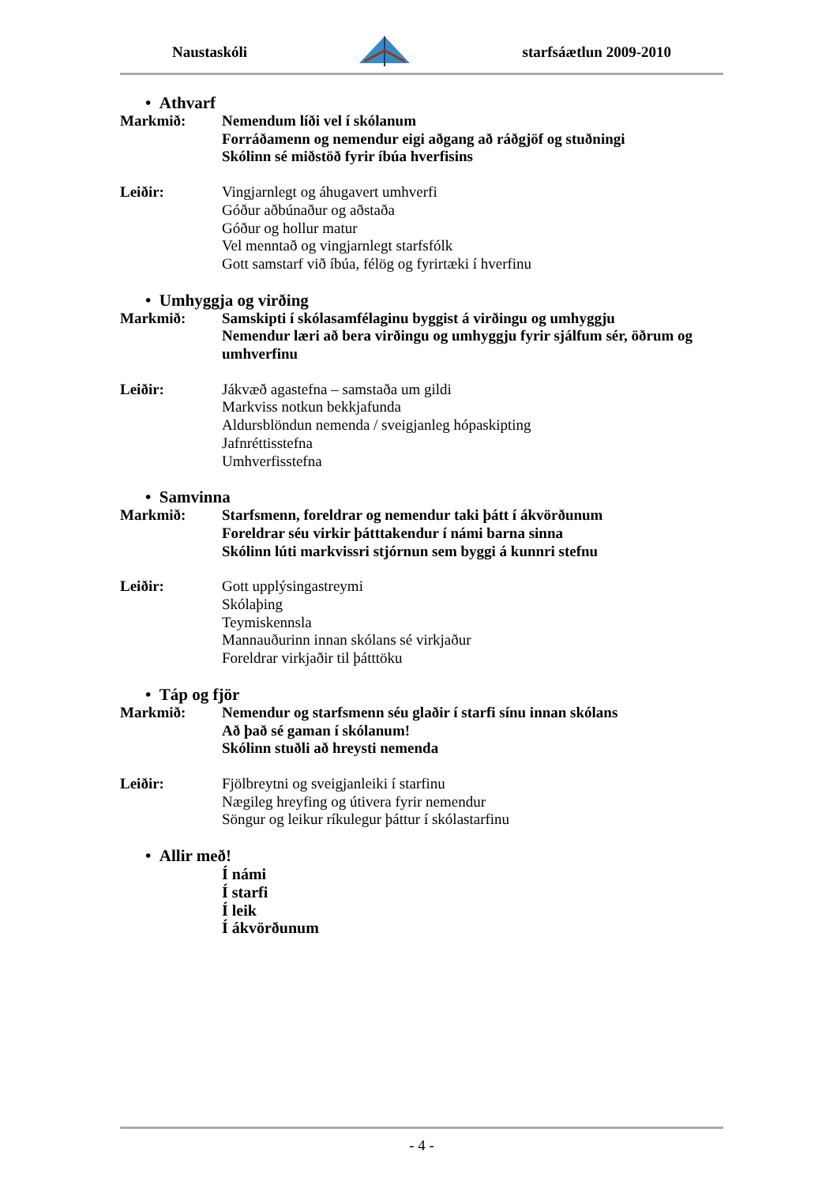Naustaskóli starfsáætlun 2009-2010
• Athvarf
Markmið: Nemendum líði vel í skólanum
Forráðamenn og nemendur eigi aðgang að ráðgjöf og stuðningi
Skólinn sé miðstöð fyrir íbúa hverfisins
Leiðir: Vingjarnlegt og áhugavert umhverfi
Góður aðbúnaður og aðstaða
Góður og hollur matur
Vel menntað og vingjarnlegt starfsfólk
Gott samstarf við íbúa, félög og fyrirtæki í hverfinu
• Umhyggja og virðing
Markmið: Samskipti í skólasamfélaginu byggist á virðingu og umhyggju
Nemendur læri að bera virðingu og umhyggju fyrir sjálfum sér, öðrum og umhverfinu
Leiðir: Jákvæð agastefna – samstaða um gildi
Markviss notkun bekkjafunda
Aldursblöndun nemenda / sveigjanleg hópaskipting
Jafnréttisstefna
Umhverfisstefna
• Samvinna
Markmið: Starfsmenn, foreldrar og nemendur taki þátt í ákvörðunum
Foreldrar séu virkir þátttakendur í námi barna sinna
Skólinn lúti markvissri stjórnun sem byggi á kunnri stefnu
Leiðir: Gott upplýsingastreymi
Skólaþing
Teymiskennsla
Mannauðurinn innan skólans sé virkjaður
Foreldrar virkjaðir til þátttöku
• Táp og fjör
Markmið: Nemendur og starfsmenn séu glaðir í starfi sínu innan skólans
Að það sé gaman í skólanum!
Skólinn stuðli að hreysti nemenda
Leiðir: Fjölbreytni og sveigjanleiki í starfinu
Nægileg hreyfing og útivera fyrir nemendur
Söngur og leikur ríkulegur þáttur í skólastarfinu
• Allir með!
Í námi
Í starfi
Í leik
Í ákvörðunum
- 4 -